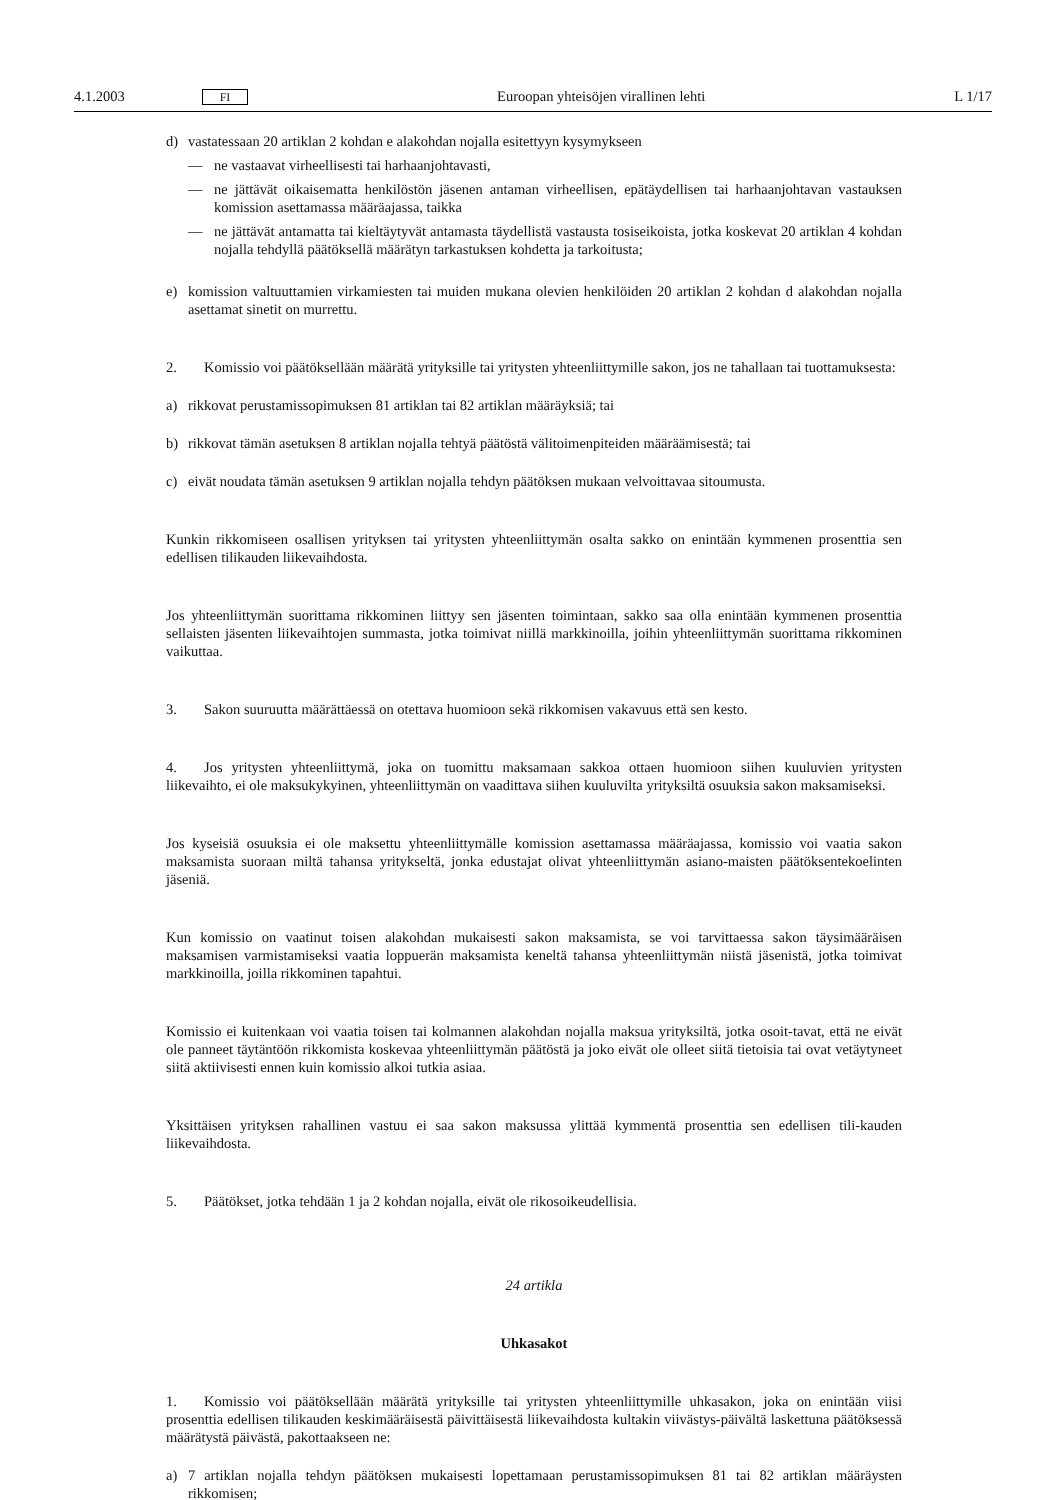4.1.2003 FI Euroopan yhteisöjen virallinen lehti L 1/17
d) vastatessaan 20 artiklan 2 kohdan e alakohdan nojalla esitettyyn kysymykseen
— ne vastaavat virheellisesti tai harhaanjohtavasti,
— ne jättävät oikaisematta henkilöstön jäsenen antaman virheellisen, epätäydellisen tai harhaanjohtavan vastauksen komission asettamassa määräajassa, taikka
— ne jättävät antamatta tai kieltäytyvät antamasta täydellistä vastausta tosiseikoista, jotka koskevat 20 artiklan 4 kohdan nojalla tehdyllä päätöksellä määrätyn tarkastuksen kohdetta ja tarkoitusta;
e) komission valtuuttamien virkamiesten tai muiden mukana olevien henkilöiden 20 artiklan 2 kohdan d alakohdan nojalla asettamat sinetit on murrettu.
2. Komissio voi päätöksellään määrätä yrityksille tai yritysten yhteenliittymille sakon, jos ne tahallaan tai tuottamuksesta:
a) rikkovat perustamissopimuksen 81 artiklan tai 82 artiklan määräyksiä; tai
b) rikkovat tämän asetuksen 8 artiklan nojalla tehtyä päätöstä välitoimenpiteiden määräämisestä; tai
c) eivät noudata tämän asetuksen 9 artiklan nojalla tehdyn päätöksen mukaan velvoittavaa sitoumusta.
Kunkin rikkomiseen osallisen yrityksen tai yritysten yhteenliittymän osalta sakko on enintään kymmenen prosenttia sen edellisen tilikauden liikevaihdosta.
Jos yhteenliittymän suorittama rikkominen liittyy sen jäsenten toimintaan, sakko saa olla enintään kymmenen prosenttia sellaisten jäsenten liikevaihtojen summasta, jotka toimivat niillä markkinoilla, joihin yhteenliittymän suorittama rikkominen vaikuttaa.
3. Sakon suuruutta määrättäessä on otettava huomioon sekä rikkomisen vakavuus että sen kesto.
4. Jos yritysten yhteenliittymä, joka on tuomittu maksamaan sakkoa ottaen huomioon siihen kuuluvien yritysten liikevaihto, ei ole maksukykyinen, yhteenliittymän on vaadittava siihen kuuluvilta yrityksiltä osuuksia sakon maksamiseksi.
Jos kyseisiä osuuksia ei ole maksettu yhteenliittymälle komission asettamassa määräajassa, komissio voi vaatia sakon maksamista suoraan miltä tahansa yritykseltä, jonka edustajat olivat yhteenliittymän asiano-maisten päätöksentekoelinten jäseniä.
Kun komissio on vaatinut toisen alakohdan mukaisesti sakon maksamista, se voi tarvittaessa sakon täysimääräisen maksamisen varmistamiseksi vaatia loppuerän maksamista keneltä tahansa yhteenliittymän niistä jäsenistä, jotka toimivat markkinoilla, joilla rikkominen tapahtui.
Komissio ei kuitenkaan voi vaatia toisen tai kolmannen alakohdan nojalla maksua yrityksiltä, jotka osoit-tavat, että ne eivät ole panneet täytäntöön rikkomista koskevaa yhteenliittymän päätöstä ja joko eivät ole olleet siitä tietoisia tai ovat vetäytyneet siitä aktiivisesti ennen kuin komissio alkoi tutkia asiaa.
Yksittäisen yrityksen rahallinen vastuu ei saa sakon maksussa ylittää kymmentä prosenttia sen edellisen tili-kauden liikevaihdosta.
5. Päätökset, jotka tehdään 1 ja 2 kohdan nojalla, eivät ole rikosoikeudellisia.
24 artikla
Uhkasakot
1. Komissio voi päätöksellään määrätä yrityksille tai yritysten yhteenliittymille uhkasakon, joka on enintään viisi prosenttia edellisen tilikauden keskimääräisestä päivittäisestä liikevaihdosta kultakin viivästys-päivältä laskettuna päätöksessä määrätystä päivästä, pakottaakseen ne:
a) 7 artiklan nojalla tehdyn päätöksen mukaisesti lopettamaan perustamissopimuksen 81 tai 82 artiklan määräysten rikkomisen;